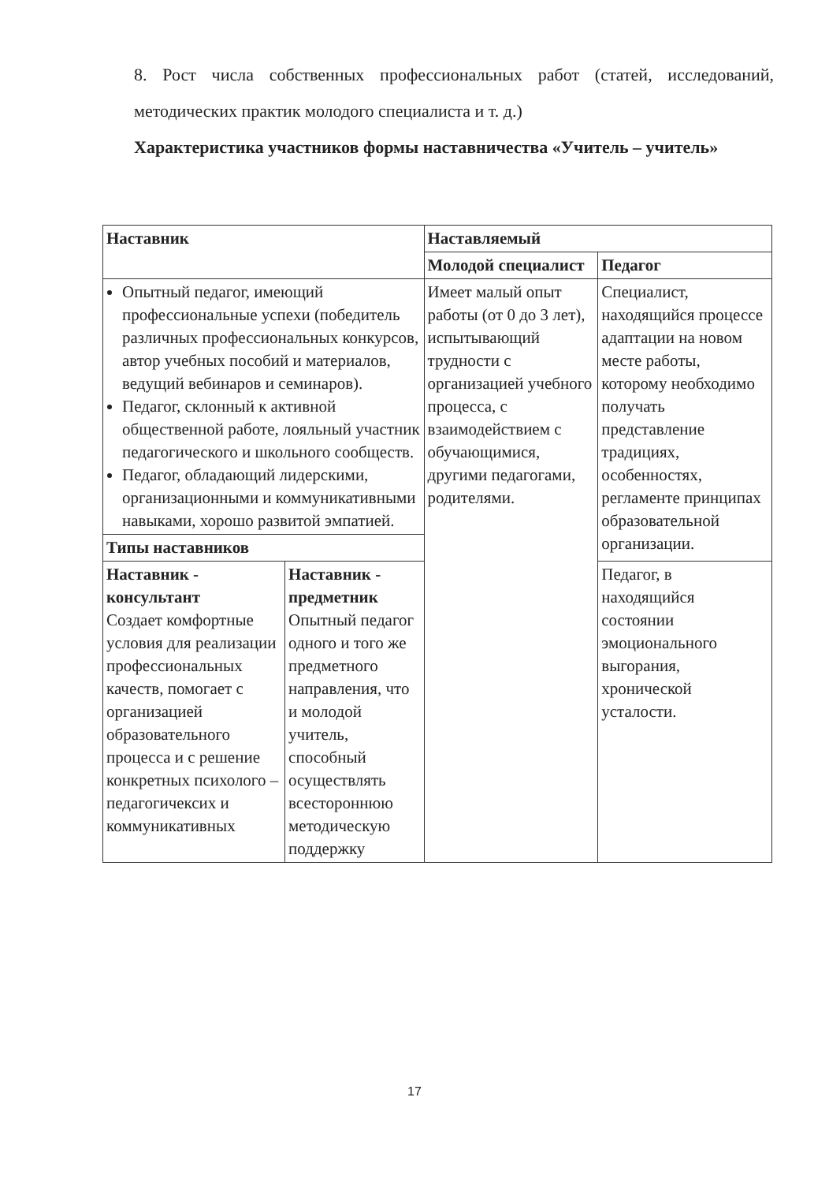8. Рост числа собственных профессиональных работ (статей, исследований, методических практик молодого специалиста и т. д.)
Характеристика участников формы наставничества «Учитель – учитель»
| Наставник | | Наставляемый | |
| --- | --- | --- | --- |
| | | Молодой специалист | Педагог |
| Опытный педагог, имеющий профессиональные успехи (победитель различных профессиональных конкурсов, автор учебных пособий и материалов, ведущий вебинаров и семинаров). Педагог, склонный к активной общественной работе, лояльный участник педагогического и школьного сообществ. Педагог, обладающий лидерскими, организационными и коммуникативными навыками, хорошо развитой эмпатией. | | Имеет малый опыт работы (от 0 до 3 лет), испытывающий трудности с организацией учебного процесса, с взаимодействием с обучающимися, другими педагогами, родителями. | Специалист, находящийся процессе адаптации на новом месте работы, которому необходимо получать представление традициях, особенностях, регламенте принципах образовательной организации. |
| Типы наставников | | | |
| Наставник - консультант Создает комфортные условия для реализации профессиональных качеств, помогает с организацией образовательного процесса и с решение конкретных психолого – педагогичексих и коммуникативных | Наставник - предметник Опытный педагог одного и того же предметного направления, что и молодой учитель, способный осуществлять всестороннюю методическую поддержку | | Педагог, в находящийся состоянии эмоционального выгорания, хронической усталости. |
17